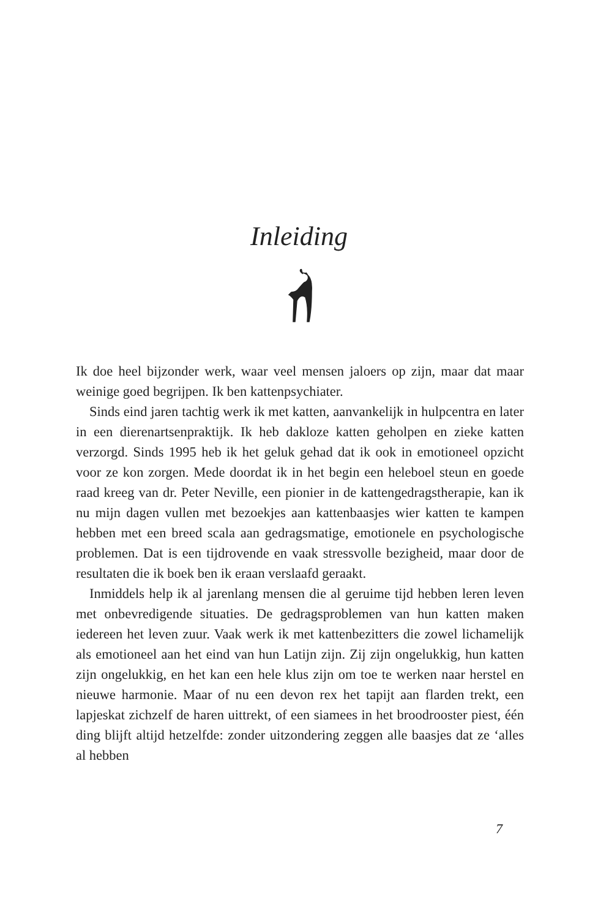Inleiding
Ik doe heel bijzonder werk, waar veel mensen jaloers op zijn, maar dat maar weinige goed begrijpen. Ik ben kattenpsychiater.
Sinds eind jaren tachtig werk ik met katten, aanvankelijk in hulpcentra en later in een dierenartsenpraktijk. Ik heb dakloze katten geholpen en zieke katten verzorgd. Sinds 1995 heb ik het geluk gehad dat ik ook in emotioneel opzicht voor ze kon zorgen. Mede doordat ik in het begin een heleboel steun en goede raad kreeg van dr. Peter Neville, een pionier in de kattengedragstherapie, kan ik nu mijn dagen vullen met bezoekjes aan kattenbaasjes wier katten te kampen hebben met een breed scala aan gedragsmatige, emotionele en psychologische problemen. Dat is een tijdrovende en vaak stressvolle bezigheid, maar door de resultaten die ik boek ben ik eraan verslaafd geraakt.
Inmiddels help ik al jarenlang mensen die al geruime tijd hebben leren leven met onbevredigende situaties. De gedragsproblemen van hun katten maken iedereen het leven zuur. Vaak werk ik met kattenbezitters die zowel lichamelijk als emotioneel aan het eind van hun Latijn zijn. Zij zijn ongelukkig, hun katten zijn ongelukkig, en het kan een hele klus zijn om toe te werken naar herstel en nieuwe harmonie. Maar of nu een devon rex het tapijt aan flarden trekt, een lapjeskat zichzelf de haren uittrekt, of een siamees in het broodrooster piest, één ding blijft altijd hetzelfde: zonder uitzondering zeggen alle baasjes dat ze ‘alles al hebben
7